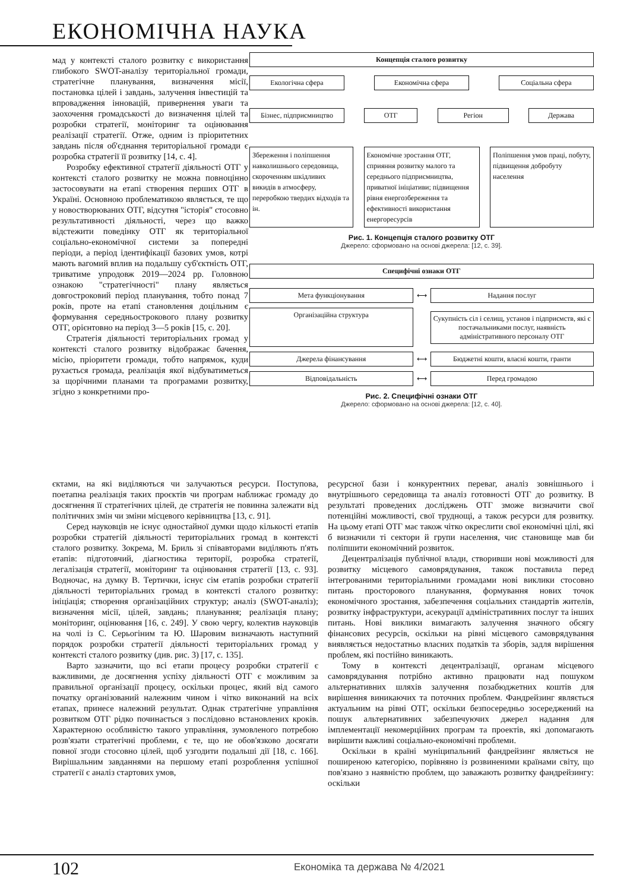ЕКОНОМІЧНА НАУКА
мад у контексті сталого розвитку є використання глибокого SWOT-аналізу територіальної громади, стратегічне планування, визначення місії, постановка цілей і завдань, залучення інвестицій та впровадження інновацій, привернення уваги та заохочення громадськості до визначення цілей та розробки стратегії, моніторинг та оцінювання реалізації стратегії. Отже, одним із пріоритетних завдань після об'єднання територіальної громади є розробка стратегії її розвитку [14, с. 4].
Розробку ефективної стратегії діяльності ОТГ у контексті сталого розвитку не можна повноцінно застосовувати на етапі створення перших ОТГ в Україні. Основною проблематикою являється, те що у новостворюваних ОТГ, відсутня "історія" стосовно результативності діяльності, через що важко відстежити поведінку ОТГ як територіальної соціально-економічної системи за попередні періоди, а період ідентифікації базових умов, котрі мають вагомий вплив на подальшу суб'єктність ОТГ, триватиме упродовж 2019—2024 рр. Головною ознакою "стратегічності" плану являється довгостроковий період планування, тобто понад 7 років, проте на етапі становлення доцільним є формування середньострокового плану розвитку ОТГ, орієнтовно на період 3—5 років [15, с. 20].
Стратегія діяльності територіальних громад у контексті сталого розвитку відображає бачення, місію, пріоритети громади, тобто напрямок, куди рухається громада, реалізація якої відбуватиметься за щорічними планами та програмами розвитку, згідно з конкретними про-
Концепція сталого розвитку
Екологічна сфера Економічна сфера Соціальна сфера
Бізнес, підприємництво
ОТГ Регіон Держава
Збереження і поліпшення навколишнього середовища, скороченням шкідливих викидів в атмосферу, переробкою твердих відходів та ін.
Економічне зростання ОТГ, сприяння розвитку малого та середнього підприємництва, приватної ініціативи; підвищення рівня енергозбереження та ефективності використання енергоресурсів
Поліпшення умов праці, побуту, підвищення добробуту населення
Рис. 1. Концепція сталого розвитку ОТГ
Джерело: сформовано на основі джерела: [12, с. 39].
Специфічні ознаки ОТГ
Мета функціонування
⟷
Надання послуг
Організаційна структура
⟷
Сукупність сіл і селищ, установ і підприємств, які є постачальниками послуг, наявність адміністративного персоналу ОТГ
Джерела фінансування
⟷
Бюджетні кошти, власні кошти, гранти
Відповідальність
⟷
Перед громадою
Рис. 2. Специфічні ознаки ОТГ
Джерело: сформовано на основі джерела: [12, с. 40].
єктами, на які виділяються чи залучаються ресурси. Поступова, поетапна реалізація таких проєктів чи програм наближає громаду до досягнення її стратегічних цілей, де стратегія не повинна залежати від політичних змін чи зміни місцевого керівництва [13, с. 91].
Серед науковців не існує одностайної думки щодо кількості етапів розробки стратегій діяльності територіальних громад в контексті сталого розвитку. Зокрема, М. Бриль зі співавторами виділяють п'ять етапів: підготовчий, діагностика території, розробка стратегії, легалізація стратегії, моніторинг та оцінювання стратегії [13, с. 93]. Водночас, на думку В. Тертички, існує сім етапів розробки стратегії діяльності територіальних громад в контексті сталого розвитку: ініціація; створення організаційних структур; аналіз (SWOT-аналіз); визначення місії, цілей, завдань; планування; реалізація плану; моніторинг, оцінювання [16, с. 249]. У свою чергу, колектив науковців на чолі із С. Серьогіним та Ю. Шаровим визначають наступний порядок розробки стратегії діяльності територіальних громад у контексті сталого розвитку (див. рис. 3) [17, с. 135].
Варто зазначити, що всі етапи процесу розробки стратегії є важливими, де досягнення успіху діяльності ОТГ є можливим за правильної організації процесу, оскільки процес, який від самого початку організований належним чином і чітко виконаний на всіх етапах, принесе належний результат. Однак стратегічне управління розвитком ОТГ рідко починається з послідовно встановлених кроків. Характерною особливістю такого управління, зумовленого потребою розв'язати стратегічні проблеми, є те, що не обов'язково досягати повної згоди стосовно цілей, щоб узгодити подальші дії [18, с. 166]. Вирішальним завданнями на першому етапі розроблення успішної стратегії є аналіз стартових умов,
ресурсної бази і конкурентних переваг, аналіз зовнішнього і внутрішнього середовища та аналіз готовності ОТГ до розвитку. В результаті проведених досліджень ОТГ зможе визначити свої потенційні можливості, свої труднощі, а також ресурси для розвитку. На цьому етапі ОТГ має також чітко окреслити свої економічні цілі, які б визначили ті сектори й групи населення, чиє становище мав би поліпшити економічний розвиток.
Децентралізація публічної влади, створивши нові можливості для розвитку місцевого самоврядування, також поставила перед інтегрованими територіальними громадами нові виклики стосовно питань просторового планування, формування нових точок економічного зростання, забезпечення соціальних стандартів жителів, розвитку інфраструктури, асекурації адміністративних послуг та інших питань. Нові виклики вимагають залучення значного обсягу фінансових ресурсів, оскільки на рівні місцевого самоврядування виявляється недостатньо власних податків та зборів, задля вирішення проблем, які постійно виникають.
Тому в контексті децентралізації, органам місцевого самоврядування потрібно активно працювати над пошуком альтернативних шляхів залучення позабюджетних коштів для вирішення виникаючих та поточних проблем. Фандрейзинг являється актуальним на рівні ОТГ, оскільки безпосередньо зосереджений на пошук альтернативних забезпечуючих джерел надання для імплементації некомерційних програм та проектів, які допомагають вирішити важливі соціально-економічні проблеми.
Оскільки в країні муніципальний фандрейзинг являється не поширеною категорією, порівняно із розвиненими країнами світу, що пов'язано з наявністю проблем, що заважають розвитку фандрейзингу: оскільки
102 Економіка та держава № 4/2021